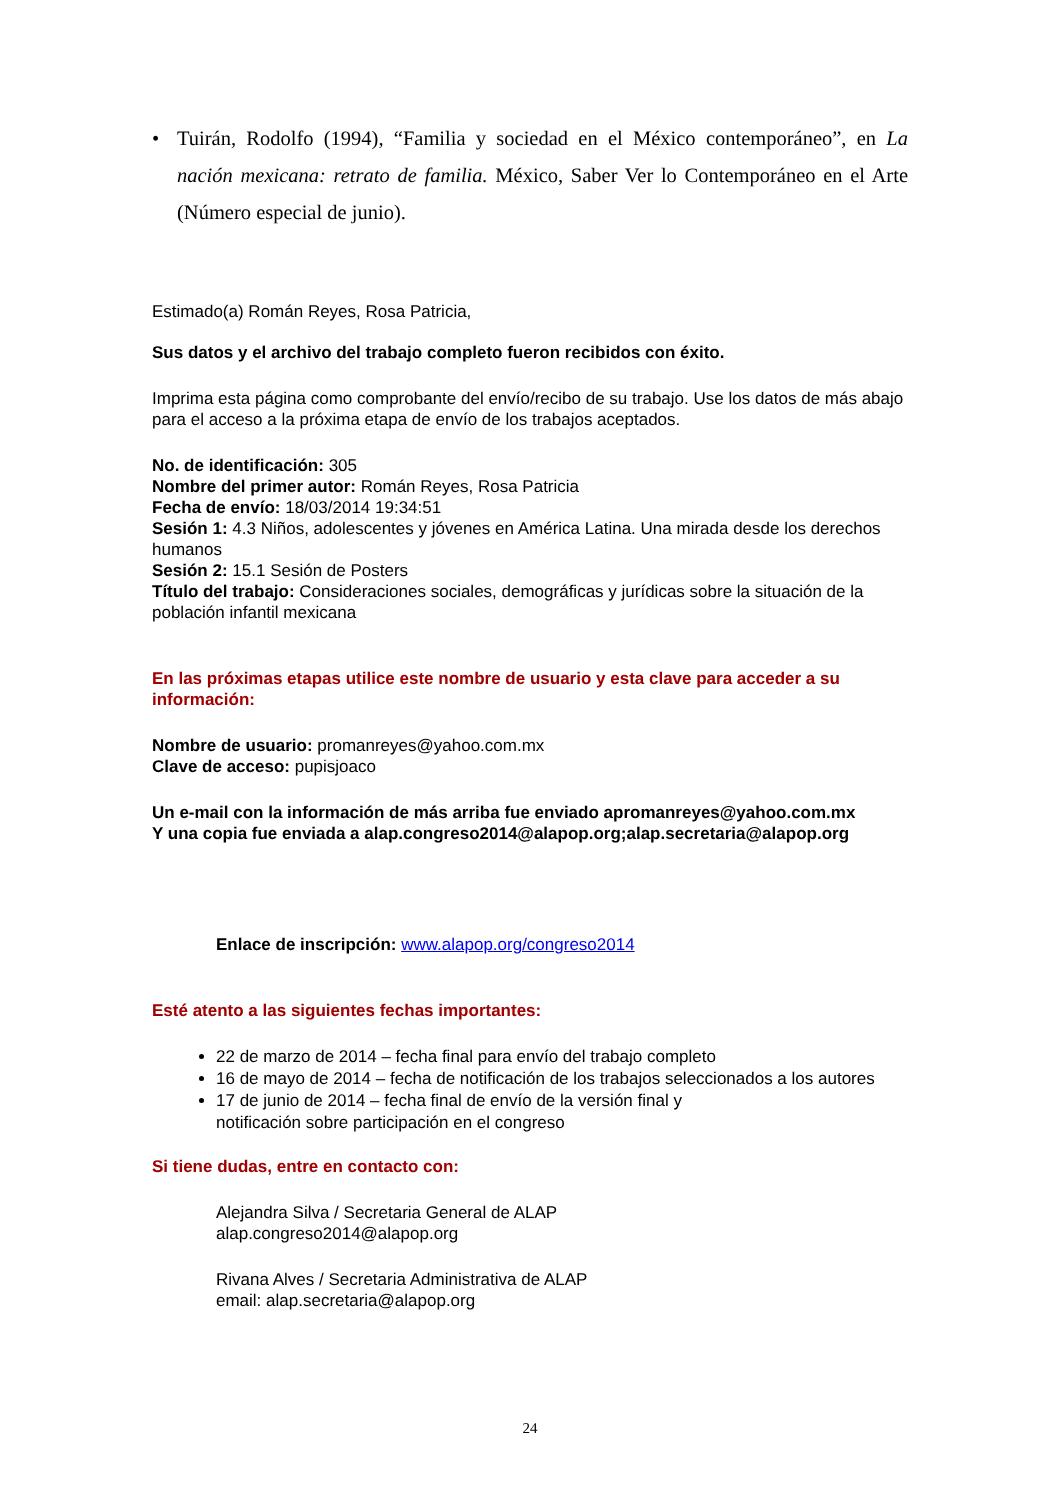• Tuirán, Rodolfo (1994), “Familia y sociedad en el México contemporáneo”, en La nación mexicana: retrato de familia. México, Saber Ver lo Contemporáneo en el Arte (Número especial de junio).
Estimado(a) Román Reyes, Rosa Patricia,
Sus datos y el archivo del trabajo completo fueron recibidos con éxito.
Imprima esta página como comprobante del envío/recibo de su trabajo. Use los datos de más abajo para el acceso a la próxima etapa de envío de los trabajos aceptados.
No. de identificación: 305
Nombre del primer autor: Román Reyes, Rosa Patricia
Fecha de envío: 18/03/2014 19:34:51
Sesión 1: 4.3 Niños, adolescentes y jóvenes en América Latina. Una mirada desde los derechos humanos
Sesión 2: 15.1 Sesión de Posters
Título del trabajo: Consideraciones sociales, demográficas y jurídicas sobre la situación de la población infantil mexicana
En las próximas etapas utilice este nombre de usuario y esta clave para acceder a su información:
Nombre de usuario: promanreyes@yahoo.com.mx
Clave de acceso: pupisjoaco
Un e-mail con la información de más arriba fue enviado apromanreyes@yahoo.com.mx
Y una copia fue enviada a alap.congreso2014@alapop.org;alap.secretaria@alapop.org
Enlace de inscripción: www.alapop.org/congreso2014
Esté atento a las siguientes fechas importantes:
22 de marzo de 2014 – fecha final para envío del trabajo completo
16 de mayo de 2014 – fecha de notificación de los trabajos seleccionados a los autores
17 de junio de 2014 – fecha final de envío de la versión final y
notificación sobre participación en el congreso
Si tiene dudas, entre en contacto con:
Alejandra Silva / Secretaria General de ALAP
alap.congreso2014@alapop.org
Rivana Alves / Secretaria Administrativa de ALAP
email: alap.secretaria@alapop.org
24